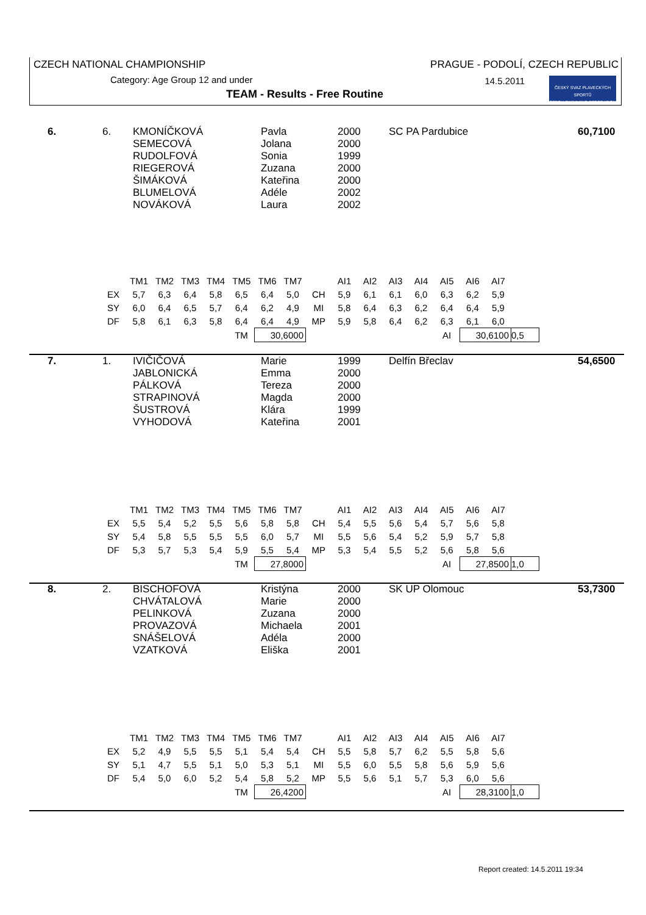CZECH NATIONAL CHAMPIONSHIP
PRAGUE - PODOLÍ, CZECH REPUBLIC
Category: Age Group 12 and under
14.5.2011
TEAM - Results - Free Routine
ČESKÝ SVAZ PLAVECKÝCH SPORTŮ
CZECH SWIMMING FEDERATION
| 6. | 6. | KMONÍČKOVÁ SEMECOVÁ RUDOLFOVÁ RIEGEROVÁ ŠIMÁKOVÁ BLUMELOVÁ NOVÁKOVÁ | Pavla Jolana Sonia Zuzana Kateřina Adéle Laura | 2000 2000 1999 2000 2000 2002 2002 | SC PA Pardubice | 60,7100 |
| | TM1 | TM2 | TM3 | TM4 | TM5 | TM6 | TM7 | | AI1 | AI2 | AI3 | AI4 | AI5 | AI6 | AI7 | |
| EX | 5,7 | 6,3 | 6,4 | 5,8 | 6,5 | 6,4 | 5,0 | CH | 5,9 | 6,1 | 6,1 | 6,0 | 6,3 | 6,2 | 5,9 | |
| SY | 6,0 | 6,4 | 6,5 | 5,7 | 6,4 | 6,2 | 4,9 | MI | 5,8 | 6,4 | 6,3 | 6,2 | 6,4 | 6,4 | 5,9 | |
| DF | 5,8 | 6,1 | 6,3 | 5,8 | 6,4 | 6,4 | 4,9 | MP | 5,9 | 5,8 | 6,4 | 6,2 | 6,3 | 6,1 | 6,0 | |
| | | | | | TM | 30,6000 | | | | | | | AI | 30,6100 | | 0,5 |
| 7. | 1. | IVIČIČOVÁ JABLONICKÁ PÁLKOVÁ STRAPINOVÁ ŠUSTROVÁ VYHODOVÁ | Marie Emma Tereza Magda Klára Kateřina | 1999 2000 2000 2000 1999 2001 | Delfín Břeclav | 54,6500 |
| | TM1 | TM2 | TM3 | TM4 | TM5 | TM6 | TM7 | | AI1 | AI2 | AI3 | AI4 | AI5 | AI6 | AI7 | |
| EX | 5,5 | 5,4 | 5,2 | 5,5 | 5,6 | 5,8 | 5,8 | CH | 5,4 | 5,5 | 5,6 | 5,4 | 5,7 | 5,6 | 5,8 | |
| SY | 5,4 | 5,8 | 5,5 | 5,5 | 5,5 | 6,0 | 5,7 | MI | 5,5 | 5,6 | 5,4 | 5,2 | 5,9 | 5,7 | 5,8 | |
| DF | 5,3 | 5,7 | 5,3 | 5,4 | 5,9 | 5,5 | 5,4 | MP | 5,3 | 5,4 | 5,5 | 5,2 | 5,6 | 5,8 | 5,6 | |
| | | | | | TM | 27,8000 | | | | | | | AI | 27,8500 | | 1,0 |
| 8. | 2. | BISCHOFOVÁ CHVÁTALOVÁ PELINKOVÁ PROVAZOVÁ SNÁŠELOVÁ VZATKOVÁ | Kristýna Marie Zuzana Michaela Adéla Eliška | 2000 2000 2000 2001 2000 2001 | SK UP Olomouc | 53,7300 |
| | TM1 | TM2 | TM3 | TM4 | TM5 | TM6 | TM7 | | AI1 | AI2 | AI3 | AI4 | AI5 | AI6 | AI7 | |
| EX | 5,2 | 4,9 | 5,5 | 5,5 | 5,1 | 5,4 | 5,4 | CH | 5,5 | 5,8 | 5,7 | 6,2 | 5,5 | 5,8 | 5,6 | |
| SY | 5,1 | 4,7 | 5,5 | 5,1 | 5,0 | 5,3 | 5,1 | MI | 5,5 | 6,0 | 5,5 | 5,8 | 5,6 | 5,9 | 5,6 | |
| DF | 5,4 | 5,0 | 6,0 | 5,2 | 5,4 | 5,8 | 5,2 | MP | 5,5 | 5,6 | 5,1 | 5,7 | 5,3 | 6,0 | 5,6 | |
| | | | | | TM | 26,4200 | | | | | | | AI | 28,3100 | | 1,0 |
Report created: 14.5.2011 19:34